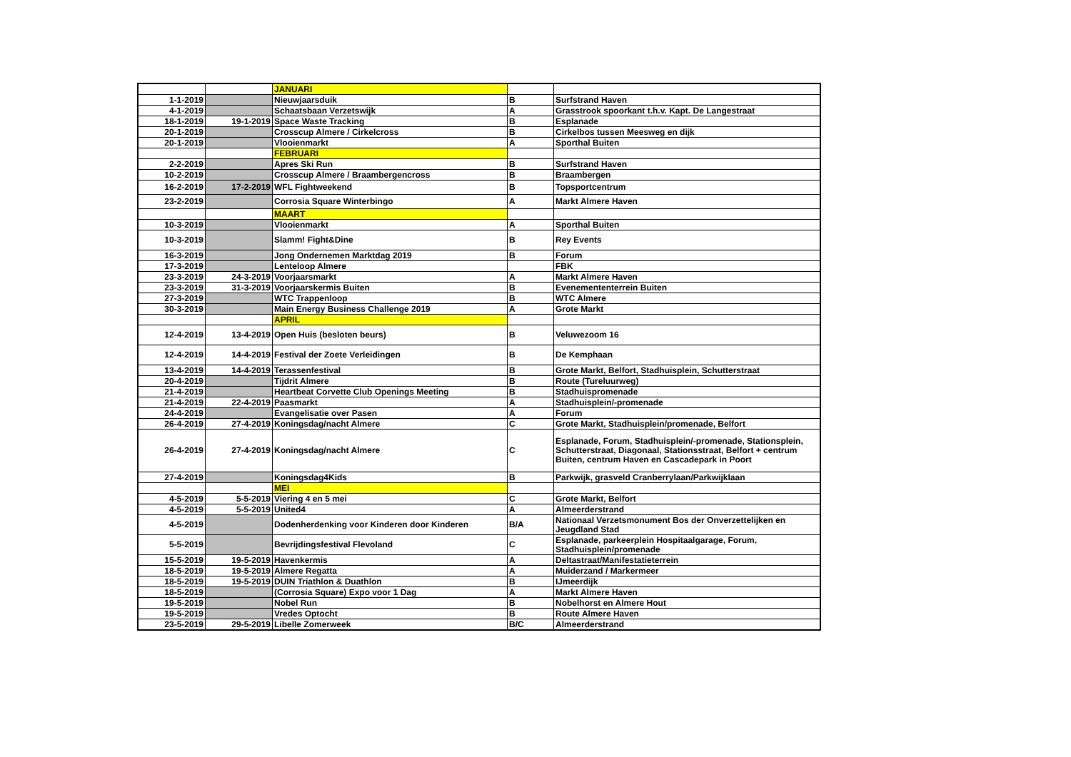| | | JANUARI | | |
| 1-1-2019 | | Nieuwjaarsduik | B | Surfstrand Haven |
| 4-1-2019 | | Schaatsbaan Verzetswijk | A | Grasstrook spoorkant t.h.v. Kapt. De Langestraat |
| 18-1-2019 | 19-1-2019 | Space Waste Tracking | B | Esplanade |
| 20-1-2019 | | Crosscup Almere / Cirkelcross | B | Cirkelbos tussen Meesweg en dijk |
| 20-1-2019 | | Vlooienmarkt | A | Sporthal Buiten |
| | | FEBRUARI | | |
| 2-2-2019 | | Apres Ski Run | B | Surfstrand Haven |
| 10-2-2019 | | Crosscup Almere / Braambergencross | B | Braambergen |
| 16-2-2019 | 17-2-2019 | WFL Fightweekend | B | Topsportcentrum |
| 23-2-2019 | | Corrosia Square Winterbingo | A | Markt Almere Haven |
| | | MAART | | |
| 10-3-2019 | | Vlooienmarkt | A | Sporthal Buiten |
| 10-3-2019 | | Slamm! Fight&Dine | B | Rey Events |
| 16-3-2019 | | Jong Ondernemen Marktdag 2019 | B | Forum |
| 17-3-2019 | | Lenteloop Almere | | FBK |
| 23-3-2019 | 24-3-2019 | Voorjaarsmarkt | A | Markt Almere Haven |
| 23-3-2019 | 31-3-2019 | Voorjaarskermis Buiten | B | Evenemententerrein Buiten |
| 27-3-2019 | | WTC Trappenloop | B | WTC Almere |
| 30-3-2019 | | Main Energy Business Challenge 2019 | A | Grote Markt |
| | | APRIL | | |
| 12-4-2019 | 13-4-2019 | Open Huis (besloten beurs) | B | Veluwezoom 16 |
| 12-4-2019 | 14-4-2019 | Festival der Zoete Verleidingen | B | De Kemphaan |
| 13-4-2019 | 14-4-2019 | Terassenfestival | B | Grote Markt, Belfort, Stadhuisplein, Schutterstraat |
| 20-4-2019 | | Tijdrit Almere | B | Route (Tureluurweg) |
| 21-4-2019 | | Heartbeat Corvette Club Openings Meeting | B | Stadhuispromenade |
| 21-4-2019 | 22-4-2019 | Paasmarkt | A | Stadhuisplein/-promenade |
| 24-4-2019 | | Evangelisatie over Pasen | A | Forum |
| 26-4-2019 | 27-4-2019 | Koningsdag/nacht Almere | C | Grote Markt, Stadhuisplein/promenade, Belfort |
| 26-4-2019 | 27-4-2019 | Koningsdag/nacht Almere | C | Esplanade, Forum, Stadhuisplein/-promenade, Stationsplein, Schutterstraat, Diagonaal, Stationsstraat, Belfort + centrum Buiten, centrum Haven en Cascadepark in Poort |
| 27-4-2019 | | Koningsdag4Kids | B | Parkwijk, grasveld Cranberrylaan/Parkwijklaan |
| | | MEI | | |
| 4-5-2019 | 5-5-2019 | Viering 4 en 5 mei | C | Grote Markt, Belfort |
| 4-5-2019 | 5-5-2019 | United4 | A | Almeerderstrand |
| 4-5-2019 | | Dodenherdenking voor Kinderen door Kinderen | B/A | Nationaal Verzetsmonument Bos der Onverzettelijken en Jeugdland Stad |
| 5-5-2019 | | Bevrijdingsfestival Flevoland | C | Esplanade, parkeerplein Hospitaalgarage, Forum, Stadhuisplein/promenade |
| 15-5-2019 | 19-5-2019 | Havenkermis | A | Deltastraat/Manifestatieterrein |
| 18-5-2019 | 19-5-2019 | Almere Regatta | A | Muiderzand / Markermeer |
| 18-5-2019 | 19-5-2019 | DUIN Triathlon & Duathlon | B | IJmeerdijk |
| 18-5-2019 | | (Corrosia Square) Expo voor 1 Dag | A | Markt Almere Haven |
| 19-5-2019 | | Nobel Run | B | Nobelhorst en Almere Hout |
| 19-5-2019 | | Vredes Optocht | B | Route Almere Haven |
| 23-5-2019 | 29-5-2019 | Libelle Zomerweek | B/C | Almeerderstrand |